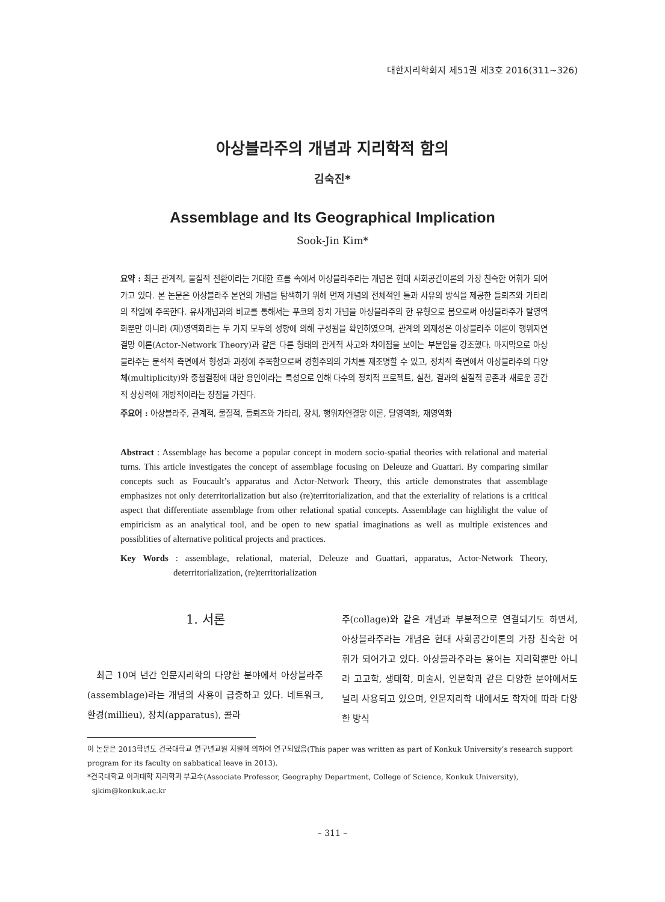대한지리학회지 제51권 제3호 2016(311~326)
아상블라주의 개념과 지리학적 함의
김숙진*
Assemblage and Its Geographical Implication
Sook-Jin Kim*
요약 : 최근 관계적, 물질적 전환이라는 거대한 흐름 속에서 아상블라주라는 개념은 현대 사회공간이론의 가장 친숙한 어휘가 되어가고 있다. 본 논문은 아상블라주 본연의 개념을 탐색하기 위해 먼저 개념의 전체적인 틀과 사유의 방식을 제공한 들뢰즈와 가타리의 작업에 주목한다. 유사개념과의 비교를 통해서는 푸코의 장치 개념을 아상블라주의 한 유형으로 봄으로써 아상블라주가 탈영역화뿐만 아니라 (재)영역화라는 두 가지 모두의 성향에 의해 구성됨을 확인하였으며, 관계의 외재성은 아상블라주 이론이 행위자연결망 이론(Actor-Network Theory)과 같은 다른 형태의 관계적 사고와 차이점을 보이는 부분임을 강조했다. 마지막으로 아상블라주는 분석적 측면에서 형성과 과정에 주목함으로써 경험주의의 가치를 재조명할 수 있고, 정치적 측면에서 아상블라주의 다양체(multiplicity)와 중첩결정에 대한 용인이라는 특성으로 인해 다수의 정치적 프로젝트, 실천, 결과의 실질적 공존과 새로운 공간적 상상력에 개방적이라는 장점을 가진다.
주요어 : 아상블라주, 관계적, 물질적, 들뢰즈와 가타리, 장치, 행위자연결망 이론, 탈영역화, 재영역화
Abstract : Assemblage has become a popular concept in modern socio-spatial theories with relational and material turns. This article investigates the concept of assemblage focusing on Deleuze and Guattari. By comparing similar concepts such as Foucault’s apparatus and Actor-Network Theory, this article demonstrates that assemblage emphasizes not only deterritorialization but also (re)territorialization, and that the exteriality of relations is a critical aspect that differentiate assemblage from other relational spatial concepts. Assemblage can highlight the value of empiricism as an analytical tool, and be open to new spatial imaginations as well as multiple existences and possiblities of alternative political projects and practices.
Key Words : assemblage, relational, material, Deleuze and Guattari, apparatus, Actor-Network Theory, deterritorialization, (re)territorialization
1. 서론
최근 10여 년간 인문지리학의 다양한 분야에서 아상블라주(assemblage)라는 개념의 사용이 급증하고 있다. 네트워크, 환경(millieu), 장치(apparatus), 콜라
주(collage)와 같은 개념과 부분적으로 연결되기도 하면서, 아상블라주라는 개념은 현대 사회공간이론의 가장 친숙한 어휘가 되어가고 있다. 아상블라주라는 용어는 지리학뿐만 아니라 고고학, 생태학, 미술사, 인문학과 같은 다양한 분야에서도 널리 사용되고 있으며, 인문지리학 내에서도 학자에 따라 다양한 방식
이 논문은 2013학년도 건국대학교 연구년교원 지원에 의하여 연구되었음(This paper was written as part of Konkuk University’s research support program for its faculty on sabbatical leave in 2013).
*건국대학교 이과대학 지리학과 부교수(Associate Professor, Geography Department, College of Science, Konkuk University),
sjkim@konkuk.ac.kr
– 311 –